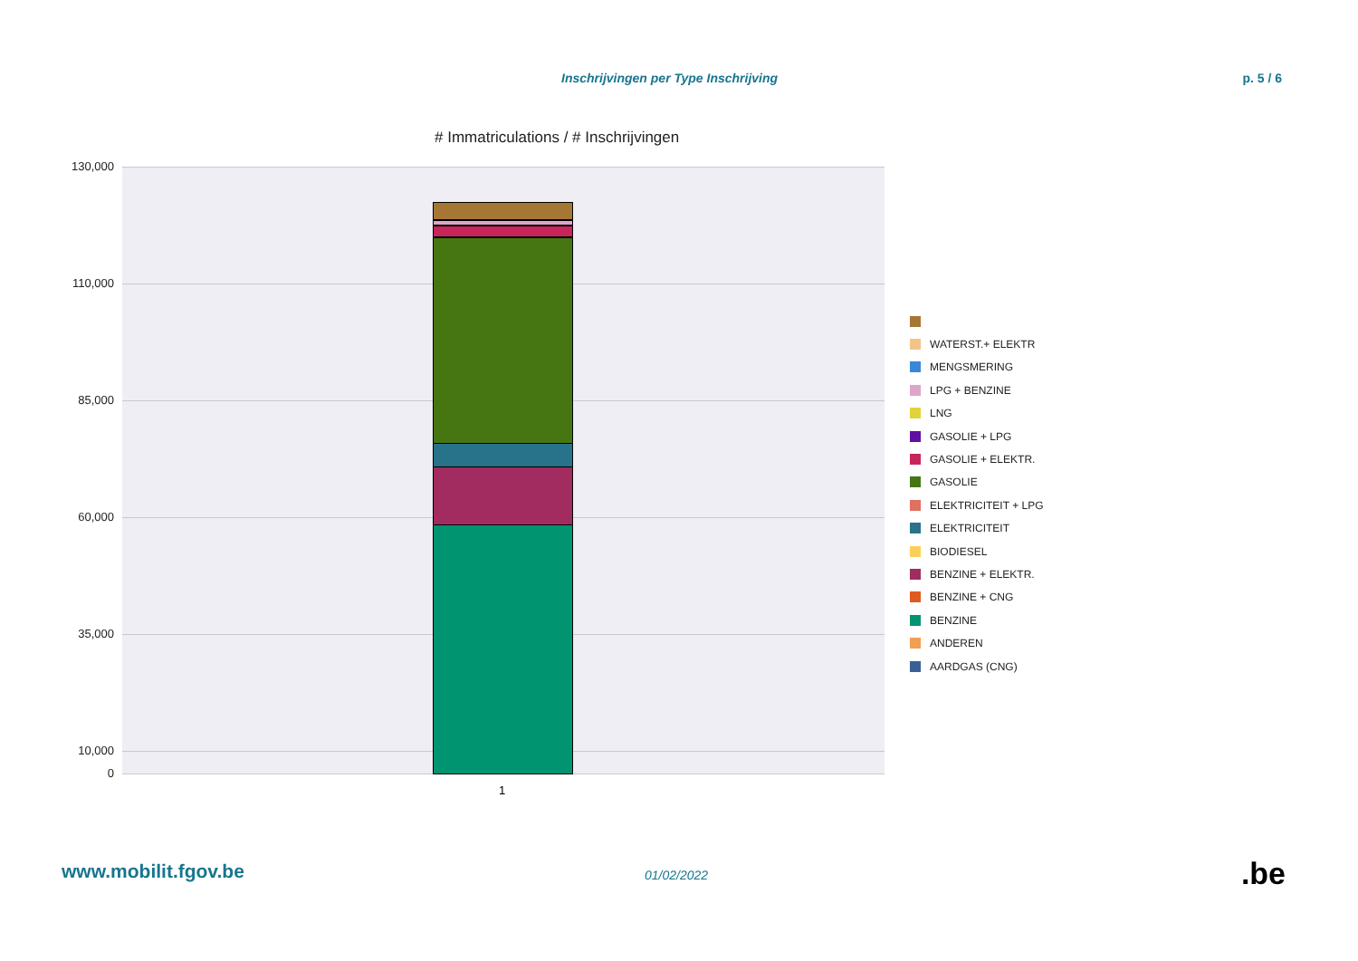Inschrijvingen per Type Inschrijving p. 5 / 6
# Immatriculations / # Inschrijvingen
130,000
110,000
85,000
60,000
35,000
10,000
0
1
WATERST.+ ELEKTR
MENGSMERING
LPG + BENZINE
LNG
GASOLIE + LPG
GASOLIE + ELEKTR.
GASOLIE
ELEKTRICITEIT + LPG
ELEKTRICITEIT
BIODIESEL
BENZINE + ELEKTR.
BENZINE + CNG
BENZINE
ANDEREN
AARDGAS (CNG)
www.mobilit.fgov.be 01/02/2022 .be